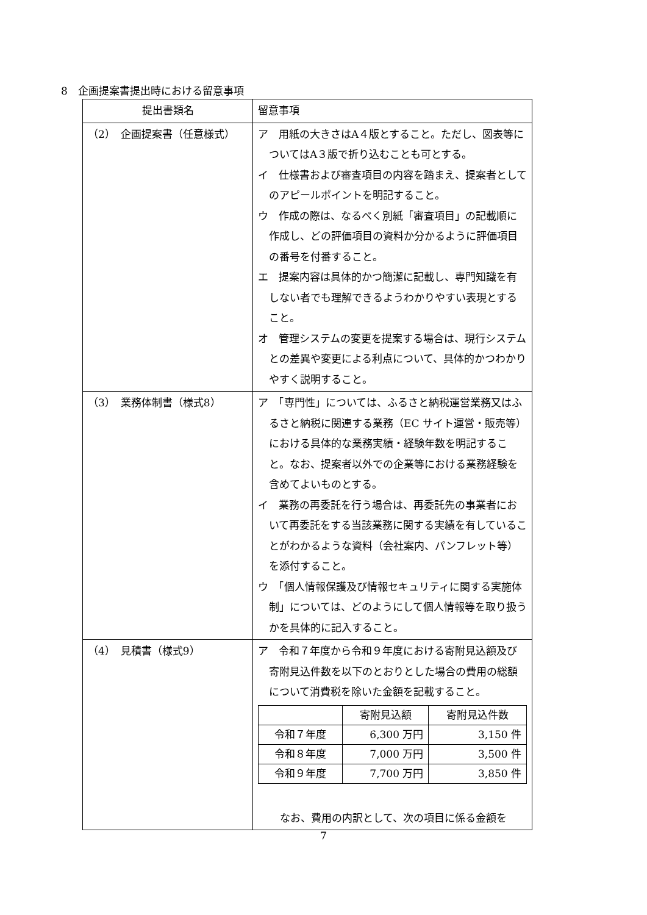8　企画提案書提出時における留意事項
| 提出書類名 | 留意事項 |
| --- | --- |
| （2） 企画提案書（任意様式） | ア 用紙の大きさはA４版とすること。ただし、図表等についてはA３版で折り込むことも可とする。 イ 仕様書および審査項目の内容を踏まえ、提案者としてのアピールポイントを明記すること。 ウ 作成の際は、なるべく別紙「審査項目」の記載順に作成し、どの評価項目の資料か分かるように評価項目の番号を付番すること。 エ 提案内容は具体的かつ簡潔に記載し、専門知識を有しない者でも理解できるようわかりやすい表現とすること。 オ 管理システムの変更を提案する場合は、現行システムとの差異や変更による利点について、具体的かつわかりやすく説明すること。 |
| （3） 業務体制書（様式8） | ア 「専門性」については、ふるさと納税運営業務又はふるさと納税に関連する業務（EC サイト運営・販売等）における具体的な業務実績・経験年数を明記すること。なお、提案者以外での企業等における業務経験を含めてよいものとする。 イ 業務の再委託を行う場合は、再委託先の事業者において再委託をする当該業務に関する実績を有していることがわかるような資料（会社案内、パンフレット等）を添付すること。 ウ 「個人情報保護及び情報セキュリティに関する実施体制」については、どのようにして個人情報等を取り扱うかを具体的に記入すること。 |
| （4） 見積書（様式9） | ア 令和７年度から令和９年度における寄附見込額及び寄附見込件数を以下のとおりとした場合の費用の総額について消費税を除いた金額を記載すること。 / / 寄附見込額 / 寄附見込件数 / / 令和７年度 / 6,300 万円 / 3,150 件 / / 令和８年度 / 7,000 万円 / 3,500 件 / / 令和９年度 / 7,700 万円 / 3,850 件 / なお、費用の内訳として、次の項目に係る金額を |
7